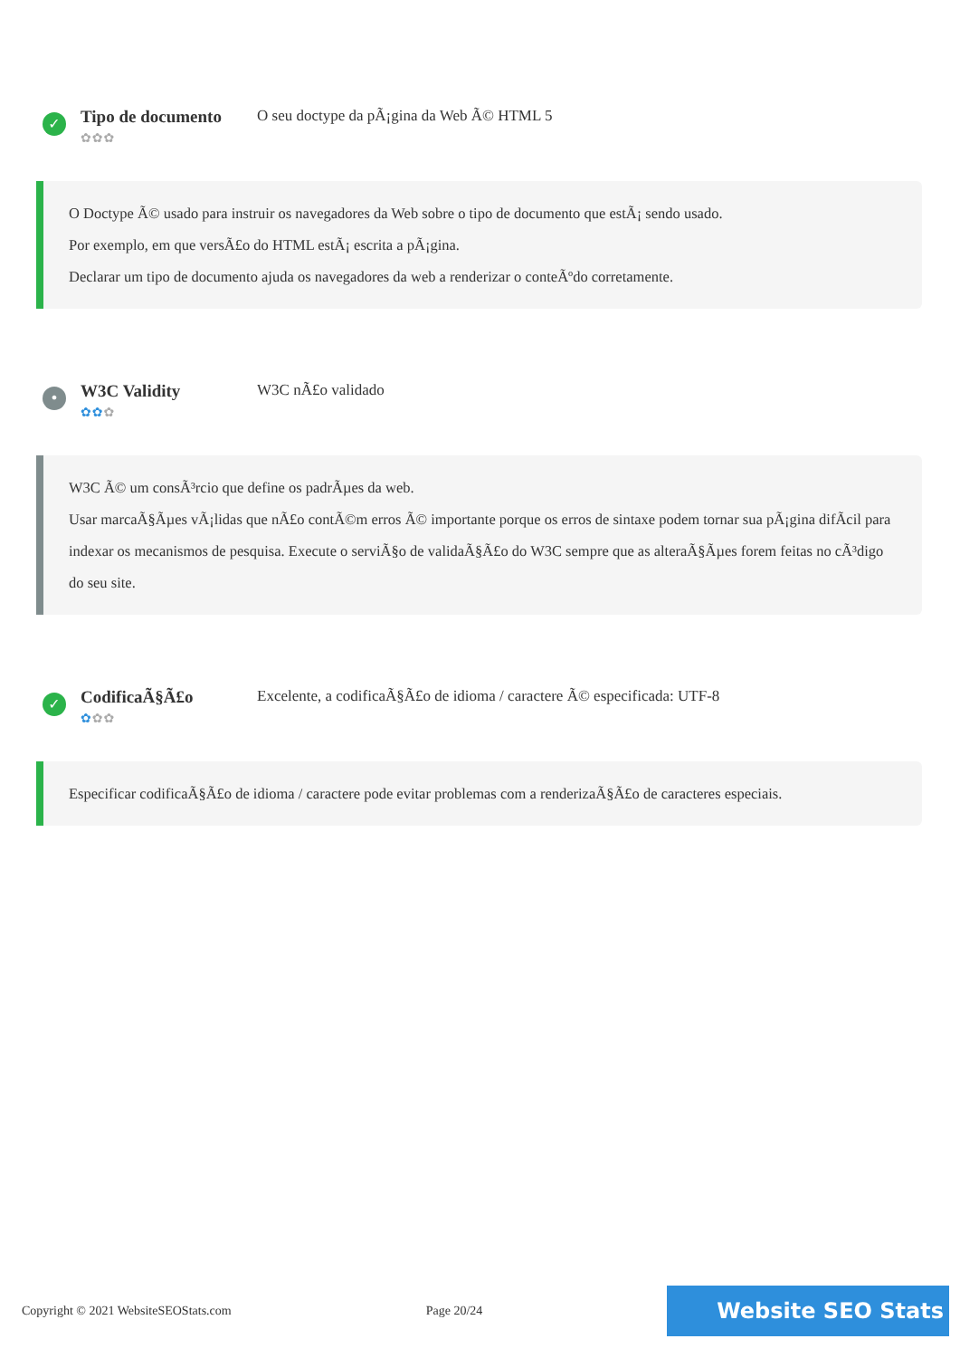✓
Tipo de documento
✿✿✿
O seu doctype da pÃ¡gina da Web Ã© HTML 5
O Doctype Ã© usado para instruir os navegadores da Web sobre o tipo de documento que estÃ¡ sendo usado.
Por exemplo, em que versÃ£o do HTML estÃ¡ escrita a pÃ¡gina.
Declarar um tipo de documento ajuda os navegadores da web a renderizar o conteÃºdo corretamente.
•
W3C Validity
✿✿✿
W3C nÃ£o validado
W3C Ã© um consÃ³rcio que define os padrÃµes da web.
Usar marcaÃ§Ãµes vÃ¡lidas que nÃ£o contÃ©m erros Ã© importante porque os erros de sintaxe podem tornar sua pÃ¡gina difÃcil para indexar os mecanismos de pesquisa. Execute o serviÃ§o de validaÃ§Ã£o do W3C sempre que as alteraÃ§Ãµes forem feitas no cÃ³digo do seu site.
✓
CodificaÃ§Ã£o
✿✿✿
Excelente, a codificaÃ§Ã£o de idioma / caractere Ã© especificada: UTF-8
Especificar codificaÃ§Ã£o de idioma / caractere pode evitar problemas com a renderizaÃ§Ã£o de caracteres especiais.
Copyright © 2021 WebsiteSEOStats.com Page 20/24
Website SEO Stats